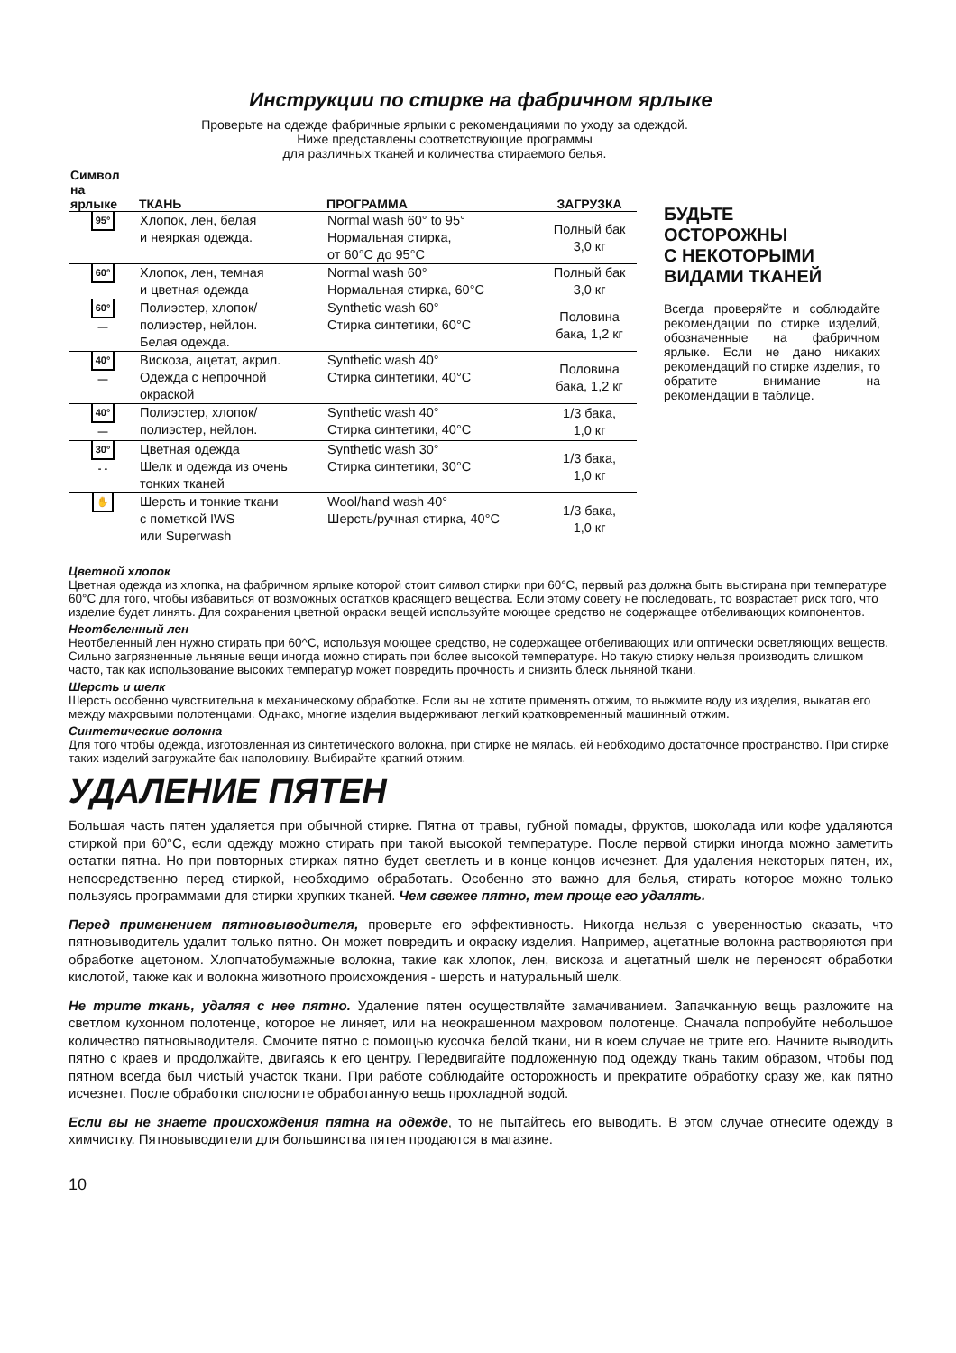Инструкции по стирке на фабричном ярлыке
Проверьте на одежде фабричные ярлыки с рекомендациями по уходу за одеждой.
Ниже представлены соответствующие программы
для различных тканей и количества стираемого белья.
| Символ на ярлыке | ТКАНЬ | ПРОГРАММА | ЗАГРУЗКА |
| --- | --- | --- | --- |
| 95° | Хлопок, лен, белая и неяркая одежда. | Normal wash 60° to 95° Нормальная стирка, от 60°С до 95°С | Полный бак 3,0 кг |
| 60° | Хлопок, лен, темная и цветная одежда | Normal wash 60° Нормальная стирка, 60°С | Полный бак 3,0 кг |
| 60° — | Полиэстер, хлопок/ полиэстер, нейлон. Белая одежда. | Synthetic wash 60° Стирка синтетики, 60°С | Половина бака, 1,2 кг |
| 40° — | Вискоза, ацетат, акрил. Одежда с непрочной окраской | Synthetic wash 40° Стирка синтетики, 40°С | Половина бака, 1,2 кг |
| 40° — | Полиэстер, хлопок/ полиэстер, нейлон. | Synthetic wash 40° Стирка синтетики, 40°С | 1/3 бака, 1,0 кг |
| 30° - - | Цветная одежда Шелк и одежда из очень тонких тканей | Synthetic wash 30° Стирка синтетики, 30°С | 1/3 бака, 1,0 кг |
| ✋ | Шерсть и тонкие ткани с пометкой IWS или Superwash | Wool/hand wash 40° Шерсть/ручная стирка, 40°С | 1/3 бака, 1,0 кг |
БУДЬТЕ
ОСТОРОЖНЫ
С НЕКОТОРЫМИ
ВИДАМИ ТКАНЕЙ
Всегда проверяйте и соблюдайте рекомендации по стирке изделий, обозначенные на фабричном ярлыке. Если не дано никаких рекомендаций по стирке изделия, то обратите внимание на рекомендации в таблице.
Цветной хлопок
Цветная одежда из хлопка, на фабричном ярлыке которой стоит символ стирки при 60°С, первый раз должна быть выстирана при температуре 60°С для того, чтобы избавиться от возможных остатков красящего вещества. Если этому совету не последовать, то возрастает риск того, что изделие будет линять. Для сохранения цветной окраски вещей используйте моющее средство не содержащее отбеливающих компонентов.
Неотбеленный лен
Неотбеленный лен нужно стирать при 60^С, используя моющее средство, не содержащее отбеливающих или оптически осветляющих веществ. Сильно загрязненные льняные вещи иногда можно стирать при более высокой температуре. Но такую стирку нельзя производить слишком часто, так как использование высоких температур может повредить прочность и снизить блеск льняной ткани.
Шерсть и шелк
Шерсть особенно чувствительна к механическому обработке. Если вы не хотите применять отжим, то выжмите воду из изделия, выкатав его между махровыми полотенцами. Однако, многие изделия выдерживают легкий кратковременный машинный отжим.
Синтетические волокна
Для того чтобы одежда, изготовленная из синтетического волокна, при стирке не мялась, ей необходимо достаточное пространство. При стирке таких изделий загружайте бак наполовину. Выбирайте краткий отжим.
УДАЛЕНИЕ ПЯТЕН
Большая часть пятен удаляется при обычной стирке. Пятна от травы, губной помады, фруктов, шоколада или кофе удаляются стиркой при 60°С, если одежду можно стирать при такой высокой температуре. После первой стирки иногда можно заметить остатки пятна. Но при повторных стирках пятно будет светлеть и в конце концов исчезнет. Для удаления некоторых пятен, их, непосредственно перед стиркой, необходимо обработать. Особенно это важно для белья, стирать которое можно только пользуясь программами для стирки хрупких тканей. Чем свежее пятно, тем проще его удалять.
Перед применением пятновыводителя, проверьте его эффективность. Никогда нельзя с уверенностью сказать, что пятновыводитель удалит только пятно. Он может повредить и окраску изделия. Например, ацетатные волокна растворяются при обработке ацетоном. Хлопчатобумажные волокна, такие как хлопок, лен, вискоза и ацетатный шелк не переносят обработки кислотой, также как и волокна животного происхождения - шерсть и натуральный шелк.
Не трите ткань, удаляя с нее пятно. Удаление пятен осуществляйте замачиванием. Запачканную вещь разложите на светлом кухонном полотенце, которое не линяет, или на неокрашенном махровом полотенце. Сначала попробуйте небольшое количество пятновыводителя. Смочите пятно с помощью кусочка белой ткани, ни в коем случае не трите его. Начните выводить пятно с краев и продолжайте, двигаясь к его центру. Передвигайте подложенную под одежду ткань таким образом, чтобы под пятном всегда был чистый участок ткани. При работе соблюдайте осторожность и прекратите обработку сразу же, как пятно исчезнет. После обработки сполосните обработанную вещь прохладной водой.
Если вы не знаете происхождения пятна на одежде, то не пытайтесь его выводить. В этом случае отнесите одежду в химчистку. Пятновыводители для большинства пятен продаются в магазине.
10